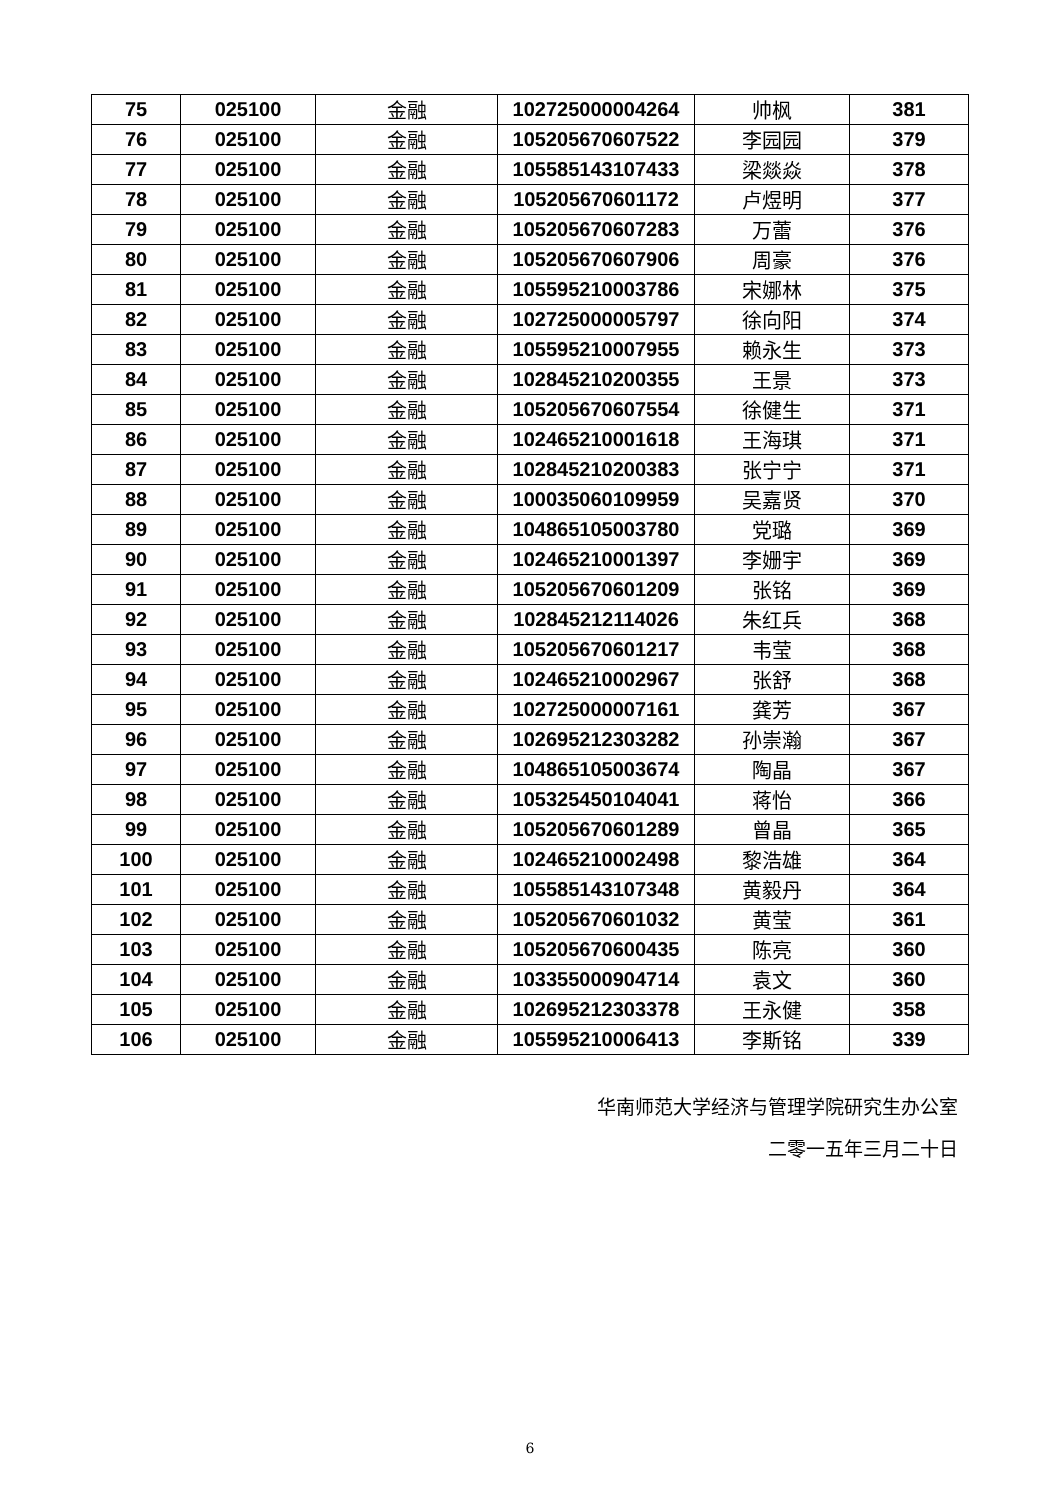| 75 | 025100 | 金融 | 102725000004264 | 帅枫 | 381 |
| 76 | 025100 | 金融 | 105205670607522 | 李园园 | 379 |
| 77 | 025100 | 金融 | 105585143107433 | 梁燚焱 | 378 |
| 78 | 025100 | 金融 | 105205670601172 | 卢煜明 | 377 |
| 79 | 025100 | 金融 | 105205670607283 | 万蕾 | 376 |
| 80 | 025100 | 金融 | 105205670607906 | 周豪 | 376 |
| 81 | 025100 | 金融 | 105595210003786 | 宋娜林 | 375 |
| 82 | 025100 | 金融 | 102725000005797 | 徐向阳 | 374 |
| 83 | 025100 | 金融 | 105595210007955 | 赖永生 | 373 |
| 84 | 025100 | 金融 | 102845210200355 | 王景 | 373 |
| 85 | 025100 | 金融 | 105205670607554 | 徐健生 | 371 |
| 86 | 025100 | 金融 | 102465210001618 | 王海琪 | 371 |
| 87 | 025100 | 金融 | 102845210200383 | 张宁宁 | 371 |
| 88 | 025100 | 金融 | 100035060109959 | 吴嘉贤 | 370 |
| 89 | 025100 | 金融 | 104865105003780 | 党璐 | 369 |
| 90 | 025100 | 金融 | 102465210001397 | 李姗宇 | 369 |
| 91 | 025100 | 金融 | 105205670601209 | 张铭 | 369 |
| 92 | 025100 | 金融 | 102845212114026 | 朱红兵 | 368 |
| 93 | 025100 | 金融 | 105205670601217 | 韦莹 | 368 |
| 94 | 025100 | 金融 | 102465210002967 | 张舒 | 368 |
| 95 | 025100 | 金融 | 102725000007161 | 龚芳 | 367 |
| 96 | 025100 | 金融 | 102695212303282 | 孙崇瀚 | 367 |
| 97 | 025100 | 金融 | 104865105003674 | 陶晶 | 367 |
| 98 | 025100 | 金融 | 105325450104041 | 蒋怡 | 366 |
| 99 | 025100 | 金融 | 105205670601289 | 曾晶 | 365 |
| 100 | 025100 | 金融 | 102465210002498 | 黎浩雄 | 364 |
| 101 | 025100 | 金融 | 105585143107348 | 黄毅丹 | 364 |
| 102 | 025100 | 金融 | 105205670601032 | 黄莹 | 361 |
| 103 | 025100 | 金融 | 105205670600435 | 陈亮 | 360 |
| 104 | 025100 | 金融 | 103355000904714 | 袁文 | 360 |
| 105 | 025100 | 金融 | 102695212303378 | 王永健 | 358 |
| 106 | 025100 | 金融 | 105595210006413 | 李斯铭 | 339 |
华南师范大学经济与管理学院研究生办公室
二零一五年三月二十日
6